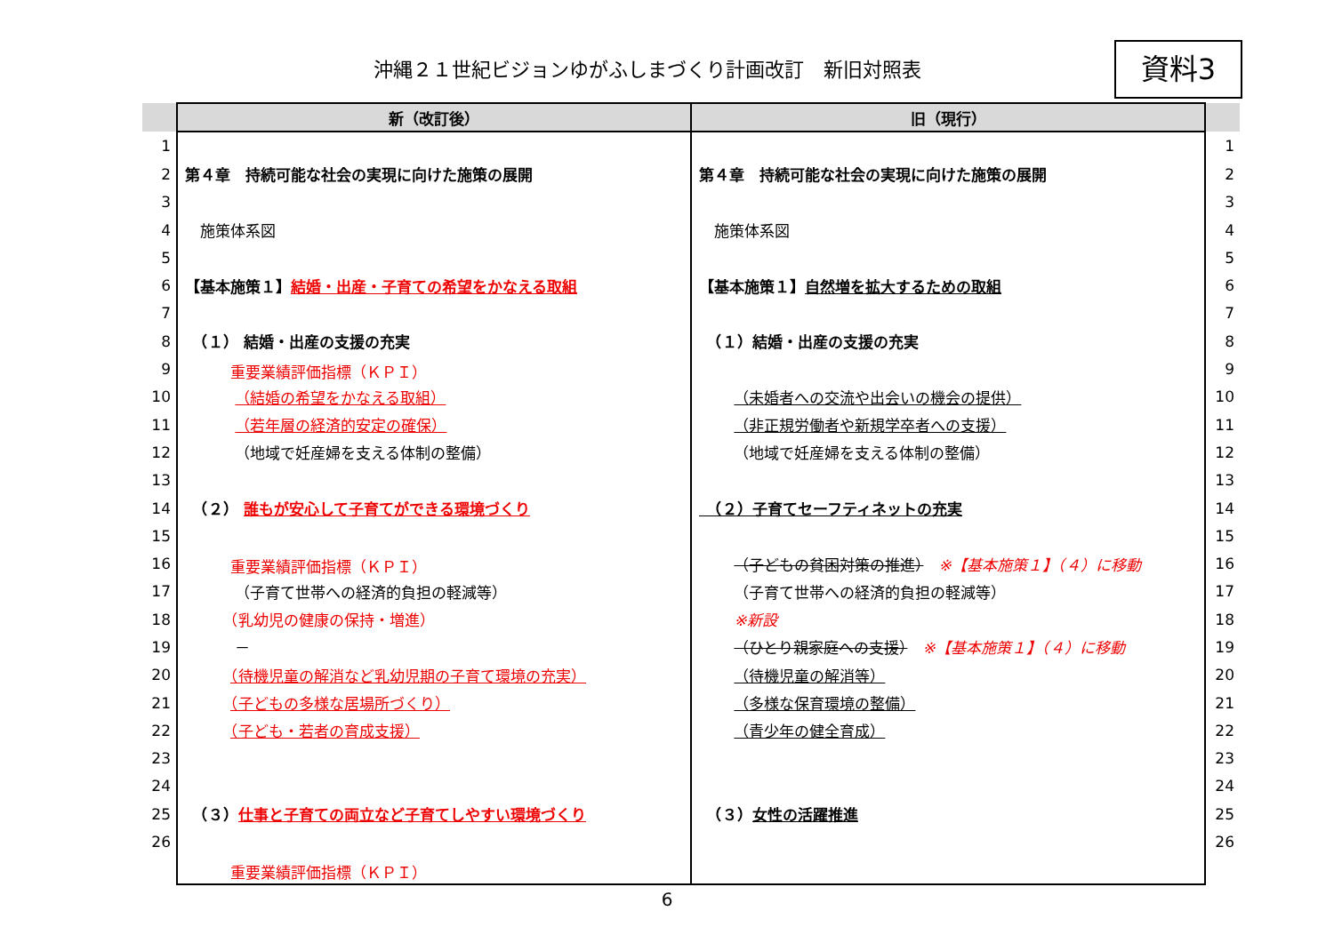沖縄２１世紀ビジョンゆがふしまづくり計画改訂　新旧対照表
資料3
| | 新（改訂後） | 旧（現行） | |
| --- | --- | --- | --- |
| 1 | | | 1 |
| 2 | 第４章 持続可能な社会の実現に向けた施策の展開 | 第４章 持続可能な社会の実現に向けた施策の展開 | 2 |
| 3 | | | 3 |
| 4 | 施策体系図 | 施策体系図 | 4 |
| 5 | | | 5 |
| 6 | 【基本施策１】 結婚・出産・子育ての希望をかなえる取組 | 【基本施策１】 自然増を拡大するための取組 | 6 |
| 7 | | | 7 |
| 8 | （１） 結婚・出産の支援の充実 | （１）結婚・出産の支援の充実 | 8 |
| 9 | 重要業績評価指標（ＫＰＩ） | | 9 |
| 10 | （結婚の希望をかなえる取組） | （未婚者への交流や出会いの機会の提供） | 10 |
| 11 | （若年層の経済的安定の確保） | （非正規労働者や新規学卒者への支援） | 11 |
| 12 | （地域で妊産婦を支える体制の整備） | （地域で妊産婦を支える体制の整備） | 12 |
| 13 | | | 13 |
| 14 | （２） 誰もが安心して子育てができる環境づくり | （２）子育てセーフティネットの充実 | 14 |
| 15 | | | 15 |
| 16 | 重要業績評価指標（ＫＰＩ） | （子どもの貧困対策の推進） ※【基本施策１】（４）に移動 | 16 |
| 17 | （子育て世帯への経済的負担の軽減等） | （子育て世帯への経済的負担の軽減等） | 17 |
| 18 | （乳幼児の健康の保持・増進） | ※新設 | 18 |
| 19 | － | （ひとり親家庭への支援） ※【基本施策１】（４）に移動 | 19 |
| 20 | （待機児童の解消など乳幼児期の子育て環境の充実） | （待機児童の解消等） | 20 |
| 21 | （子どもの多様な居場所づくり） | （多様な保育環境の整備） | 21 |
| 22 | （子ども・若者の育成支援） | （青少年の健全育成） | 22 |
| 23 | | | 23 |
| 24 | | | 24 |
| 25 | （３） 仕事と子育ての両立など子育てしやすい環境づくり | （３） 女性の活躍推進 | 25 |
| 26 | | | 26 |
| | 重要業績評価指標（ＫＰＩ） | | |
6